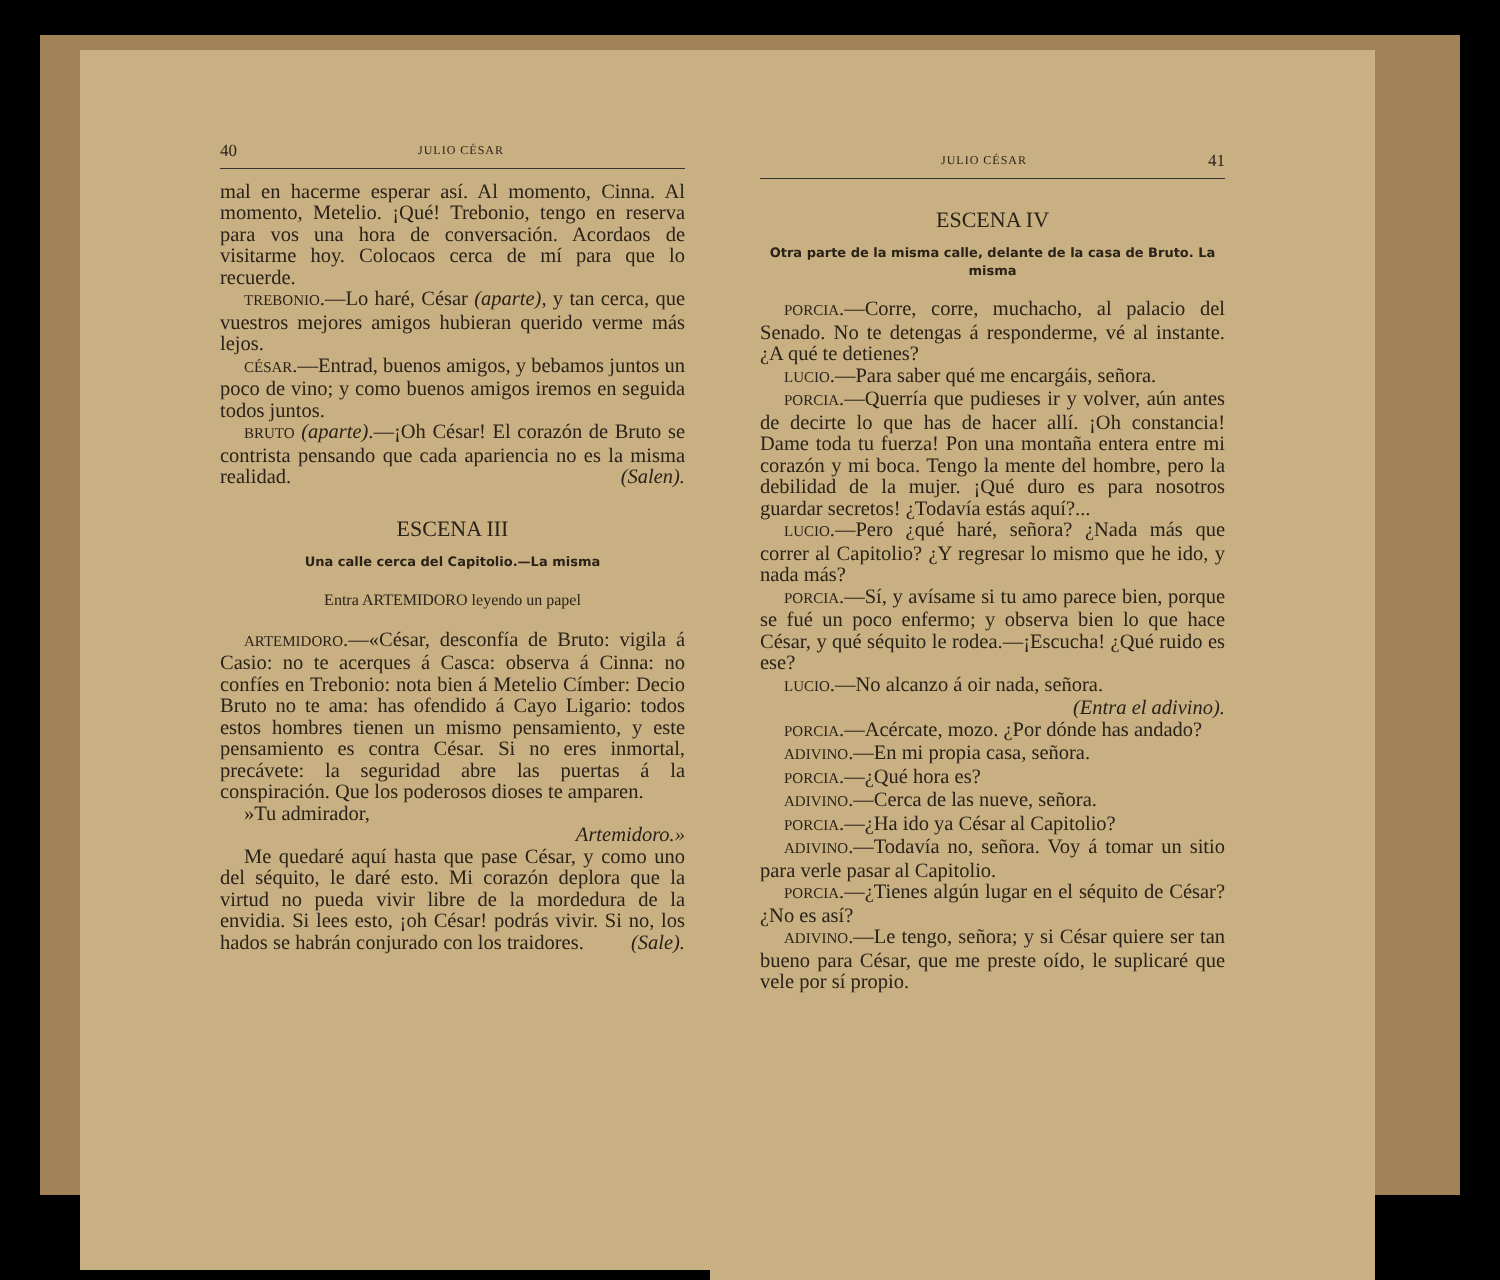40 JULIO CÉSAR
mal en hacerme esperar así. Al momento, Cinna. Al momento, Metelio. ¡Qué! Trebonio, tengo en reserva para vos una hora de conversación. Acordaos de visitarme hoy. Colocaos cerca de mí para que lo recuerde.
TREBONIO.—Lo haré, César (aparte), y tan cerca, que vuestros mejores amigos hubieran querido verme más lejos.
CÉSAR.—Entrad, buenos amigos, y bebamos juntos un poco de vino; y como buenos amigos iremos en seguida todos juntos.
BRUTO (aparte).—¡Oh César! El corazón de Bruto se contrista pensando que cada apariencia no es la misma realidad. (Salen).
ESCENA III
Una calle cerca del Capitolio.—La misma
Entra ARTEMIDORO leyendo un papel
ARTEMIDORO.—«César, desconfía de Bruto: vigila á Casio: no te acerques á Casca: observa á Cinna: no confíes en Trebonio: nota bien á Metelio Címber: Decio Bruto no te ama: has ofendido á Cayo Ligario: todos estos hombres tienen un mismo pensamiento, y este pensamiento es contra César. Si no eres inmortal, precávete: la seguridad abre las puertas á la conspiración. Que los poderosos dioses te amparen.
»Tu admirador,
Artemidoro.»
Me quedaré aquí hasta que pase César, y como uno del séquito, le daré esto. Mi corazón deplora que la virtud no pueda vivir libre de la mordedura de la envidia. Si lees esto, ¡oh César! podrás vivir. Si no, los hados se habrán conjurado con los traidores. (Sale).
JULIO CÉSAR 41
ESCENA IV
Otra parte de la misma calle, delante de la casa de Bruto. La misma
PORCIA.—Corre, corre, muchacho, al palacio del Senado. No te detengas á responderme, vé al instante. ¿A qué te detienes?
LUCIO.—Para saber qué me encargáis, señora.
PORCIA.—Querría que pudieses ir y volver, aún antes de decirte lo que has de hacer allí. ¡Oh constancia! Dame toda tu fuerza! Pon una montaña entera entre mi corazón y mi boca. Tengo la mente del hombre, pero la debilidad de la mujer. ¡Qué duro es para nosotros guardar secretos! ¿Todavía estás aquí?...
LUCIO.—Pero ¿qué haré, señora? ¿Nada más que correr al Capitolio? ¿Y regresar lo mismo que he ido, y nada más?
PORCIA.—Sí, y avísame si tu amo parece bien, porque se fué un poco enfermo; y observa bien lo que hace César, y qué séquito le rodea.—¡Escucha! ¿Qué ruido es ese?
LUCIO.—No alcanzo á oir nada, señora.
(Entra el adivino).
PORCIA.—Acércate, mozo. ¿Por dónde has andado?
ADIVINO.—En mi propia casa, señora.
PORCIA.—¿Qué hora es?
ADIVINO.—Cerca de las nueve, señora.
PORCIA.—¿Ha ido ya César al Capitolio?
ADIVINO.—Todavía no, señora. Voy á tomar un sitio para verle pasar al Capitolio.
PORCIA.—¿Tienes algún lugar en el séquito de César? ¿No es así?
ADIVINO.—Le tengo, señora; y si César quiere ser tan bueno para César, que me preste oído, le suplicaré que vele por sí propio.